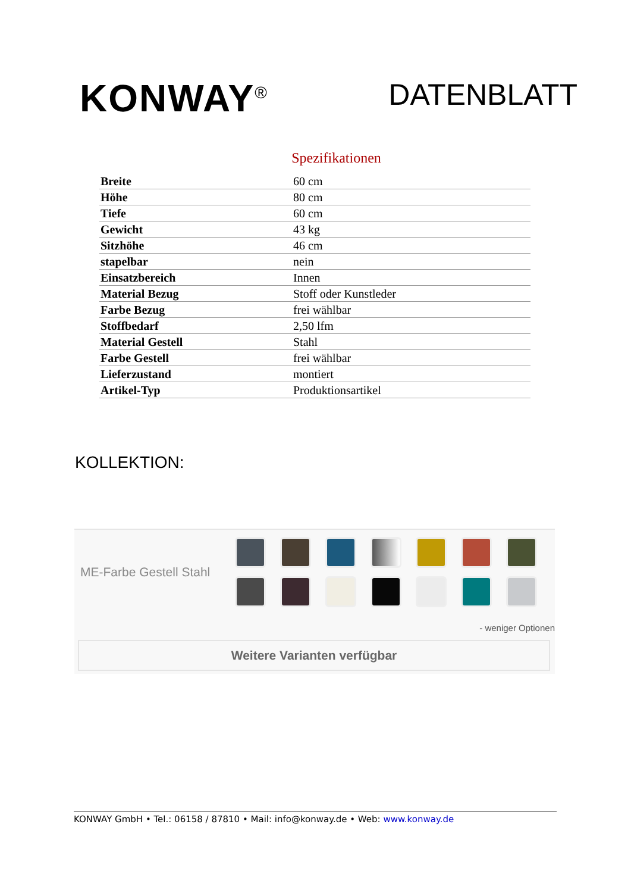KONWAY<sup>®</sup>
DATENBLATT
Spezifikationen
| Breite | 60 cm |
| Höhe | 80 cm |
| Tiefe | 60 cm |
| Gewicht | 43 kg |
| Sitzhöhe | 46 cm |
| stapelbar | nein |
| Einsatzbereich | Innen |
| Material Bezug | Stoff oder Kunstleder |
| Farbe Bezug | frei wählbar |
| Stoffbedarf | 2,50 lfm |
| Material Gestell | Stahl |
| Farbe Gestell | frei wählbar |
| Lieferzustand | montiert |
| Artikel-Typ | Produktionsartikel |
KOLLEKTION:
ME-Farbe Gestell Stahl
- weniger Optionen
Weitere Varianten verfügbar
KONWAY GmbH • Tel.: 06158 / 87810 • Mail: info@konway.de • Web: www.konway.de